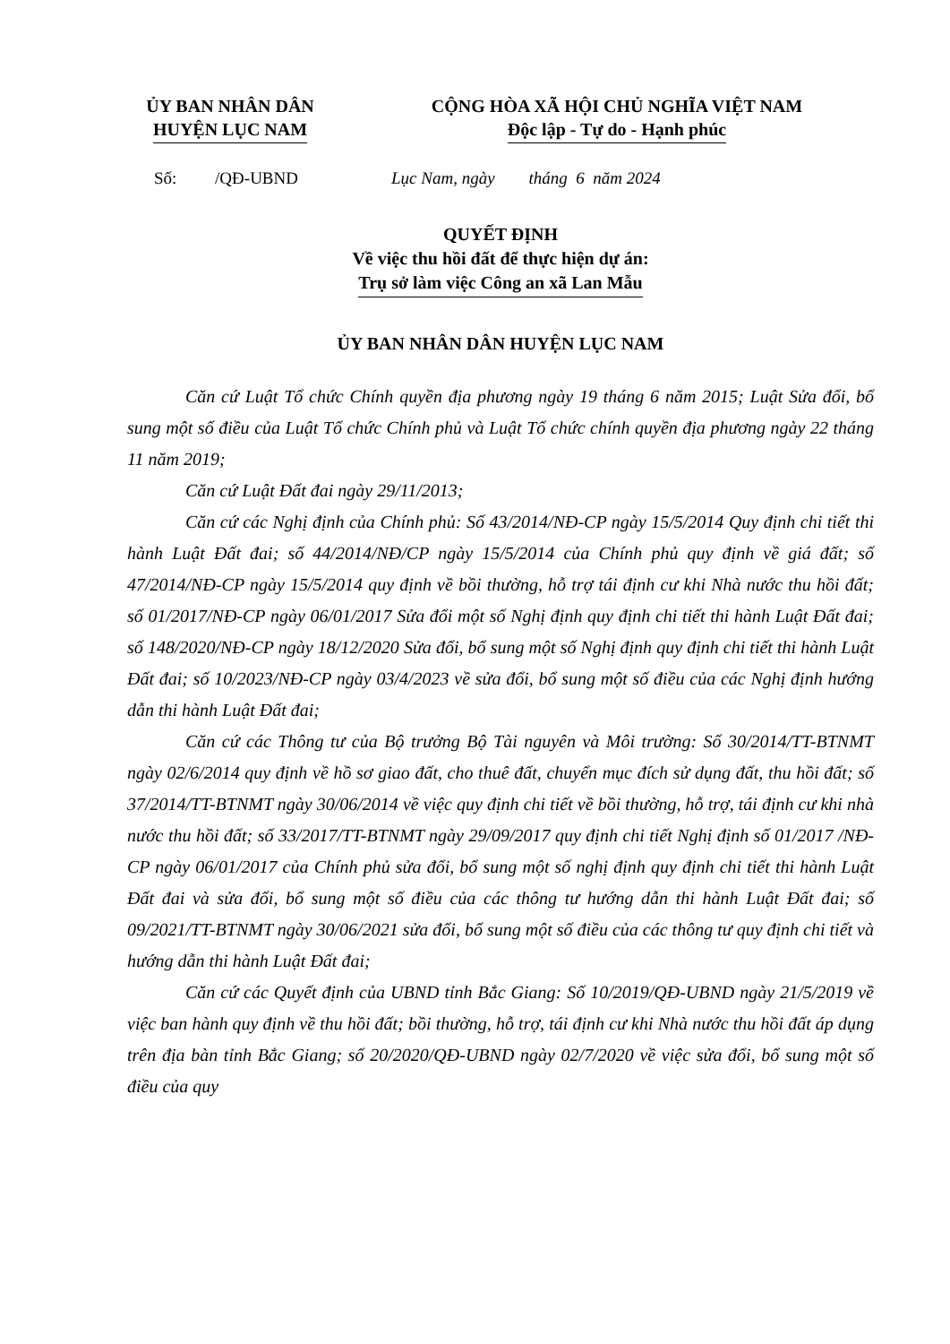ỦY BAN NHÂN DÂN
HUYỆN LỤC NAM
CỘNG HÒA XÃ HỘI CHỦ NGHĨA VIỆT NAM
Độc lập - Tự do - Hạnh phúc
Số: /QĐ-UBND Lục Nam, ngày tháng 6 năm 2024
QUYẾT ĐỊNH
Về việc thu hồi đất để thực hiện dự án:
Trụ sở làm việc Công an xã Lan Mẫu
ỦY BAN NHÂN DÂN HUYỆN LỤC NAM
Căn cứ Luật Tổ chức Chính quyền địa phương ngày 19 tháng 6 năm 2015; Luật Sửa đổi, bổ sung một số điều của Luật Tổ chức Chính phủ và Luật Tổ chức chính quyền địa phương ngày 22 tháng 11 năm 2019;
Căn cứ Luật Đất đai ngày 29/11/2013;
Căn cứ các Nghị định của Chính phủ: Số 43/2014/NĐ-CP ngày 15/5/2014 Quy định chi tiết thi hành Luật Đất đai; số 44/2014/NĐ/CP ngày 15/5/2014 của Chính phủ quy định về giá đất; số 47/2014/NĐ-CP ngày 15/5/2014 quy định về bồi thường, hỗ trợ tái định cư khi Nhà nước thu hồi đất; số 01/2017/NĐ-CP ngày 06/01/2017 Sửa đổi một số Nghị định quy định chi tiết thi hành Luật Đất đai; số 148/2020/NĐ-CP ngày 18/12/2020 Sửa đổi, bổ sung một số Nghị định quy định chi tiết thi hành Luật Đất đai; số 10/2023/NĐ-CP ngày 03/4/2023 về sửa đổi, bổ sung một số điều của các Nghị định hướng dẫn thi hành Luật Đất đai;
Căn cứ các Thông tư của Bộ trưởng Bộ Tài nguyên và Môi trường: Số 30/2014/TT-BTNMT ngày 02/6/2014 quy định về hồ sơ giao đất, cho thuê đất, chuyển mục đích sử dụng đất, thu hồi đất; số 37/2014/TT-BTNMT ngày 30/06/2014 về việc quy định chi tiết về bồi thường, hỗ trợ, tái định cư khi nhà nước thu hồi đất; số 33/2017/TT-BTNMT ngày 29/09/2017 quy định chi tiết Nghị định số 01/2017 /NĐ-CP ngày 06/01/2017 của Chính phủ sửa đổi, bổ sung một số nghị định quy định chi tiết thi hành Luật Đất đai và sửa đổi, bổ sung một số điều của các thông tư hướng dẫn thi hành Luật Đất đai; số 09/2021/TT-BTNMT ngày 30/06/2021 sửa đổi, bổ sung một số điều của các thông tư quy định chi tiết và hướng dẫn thi hành Luật Đất đai;
Căn cứ các Quyết định của UBND tỉnh Bắc Giang: Số 10/2019/QĐ-UBND ngày 21/5/2019 về việc ban hành quy định về thu hồi đất; bồi thường, hỗ trợ, tái định cư khi Nhà nước thu hồi đất áp dụng trên địa bàn tỉnh Bắc Giang; số 20/2020/QĐ-UBND ngày 02/7/2020 về việc sửa đổi, bổ sung một số điều của quy